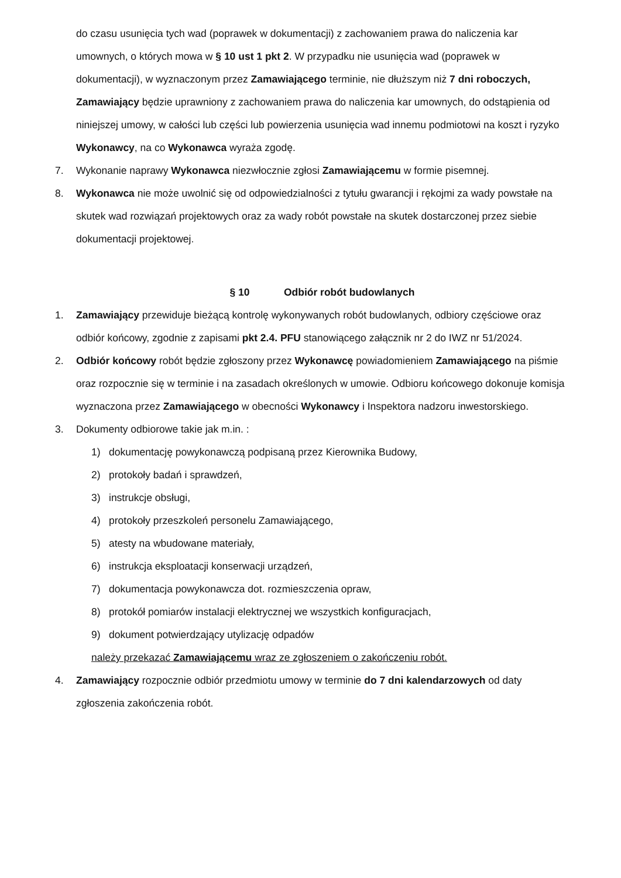do czasu usunięcia tych wad (poprawek w dokumentacji) z zachowaniem prawa do naliczenia kar umownych, o których mowa w § 10 ust 1 pkt 2. W przypadku nie usunięcia wad (poprawek w dokumentacji), w wyznaczonym przez Zamawiającego terminie, nie dłuższym niż 7 dni roboczych, Zamawiający będzie uprawniony z zachowaniem prawa do naliczenia kar umownych, do odstąpienia od niniejszej umowy, w całości lub części lub powierzenia usunięcia wad innemu podmiotowi na koszt i ryzyko Wykonawcy, na co Wykonawca wyraża zgodę.
7. Wykonanie naprawy Wykonawca niezwłocznie zgłosi Zamawiającemu w formie pisemnej.
8. Wykonawca nie może uwolnić się od odpowiedzialności z tytułu gwarancji i rękojmi za wady powstałe na skutek wad rozwiązań projektowych oraz za wady robót powstałe na skutek dostarczonej przez siebie dokumentacji projektowej.
§ 10 Odbiór robót budowlanych
1. Zamawiający przewiduje bieżącą kontrolę wykonywanych robót budowlanych, odbiory częściowe oraz odbiór końcowy, zgodnie z zapisami pkt 2.4. PFU stanowiącego załącznik nr 2 do IWZ nr 51/2024.
2. Odbiór końcowy robót będzie zgłoszony przez Wykonawcę powiadomieniem Zamawiającego na piśmie oraz rozpocznie się w terminie i na zasadach określonych w umowie. Odbioru końcowego dokonuje komisja wyznaczona przez Zamawiającego w obecności Wykonawcy i Inspektora nadzoru inwestorskiego.
3. Dokumenty odbiorowe takie jak m.in. :
1) dokumentację powykonawczą podpisaną przez Kierownika Budowy,
2) protokoły badań i sprawdzeń,
3) instrukcje obsługi,
4) protokoły przeszkoleń personelu Zamawiającego,
5) atesty na wbudowane materiały,
6) instrukcja eksploatacji konserwacji urządzeń,
7) dokumentacja powykonawcza dot. rozmieszczenia opraw,
8) protokół pomiarów instalacji elektrycznej we wszystkich konfiguracjach,
9) dokument potwierdzający utylizację odpadów
należy przekazać Zamawiającemu wraz ze zgłoszeniem o zakończeniu robót.
4. Zamawiający rozpocznie odbiór przedmiotu umowy w terminie do 7 dni kalendarzowych od daty zgłoszenia zakończenia robót.